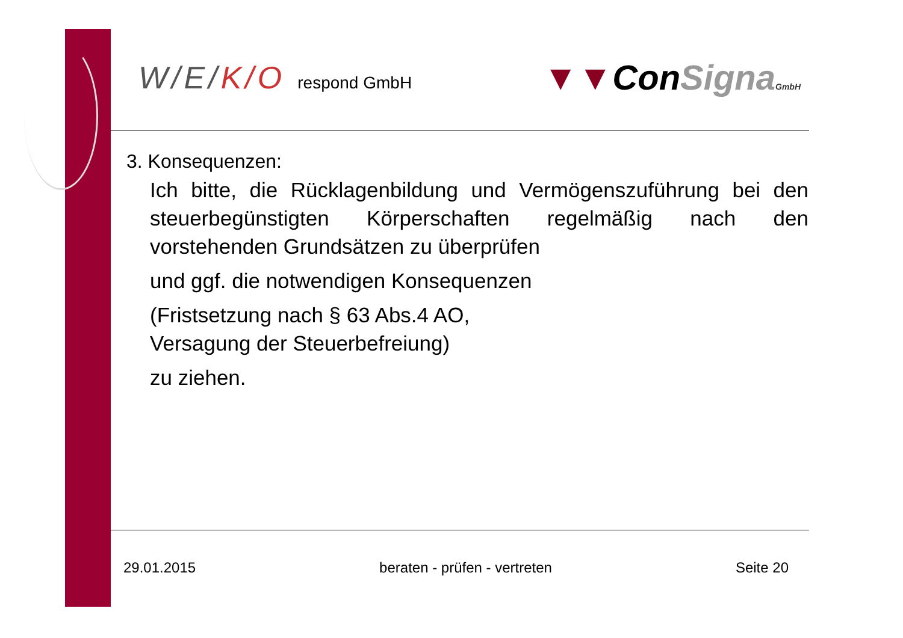W/E/K/O respond GmbH
▼▼ConSigna GmbH
3. Konsequenzen:
Ich bitte, die Rücklagenbildung und Vermögenszuführung bei den steuerbegünstigten Körperschaften regelmäßig nach den vorstehenden Grundsätzen zu überprüfen
und ggf. die notwendigen Konsequenzen
(Fristsetzung nach § 63 Abs.4 AO,
Versagung der Steuerbefreiung)
zu ziehen.
29.01.2015 beraten - prüfen - vertreten Seite 20